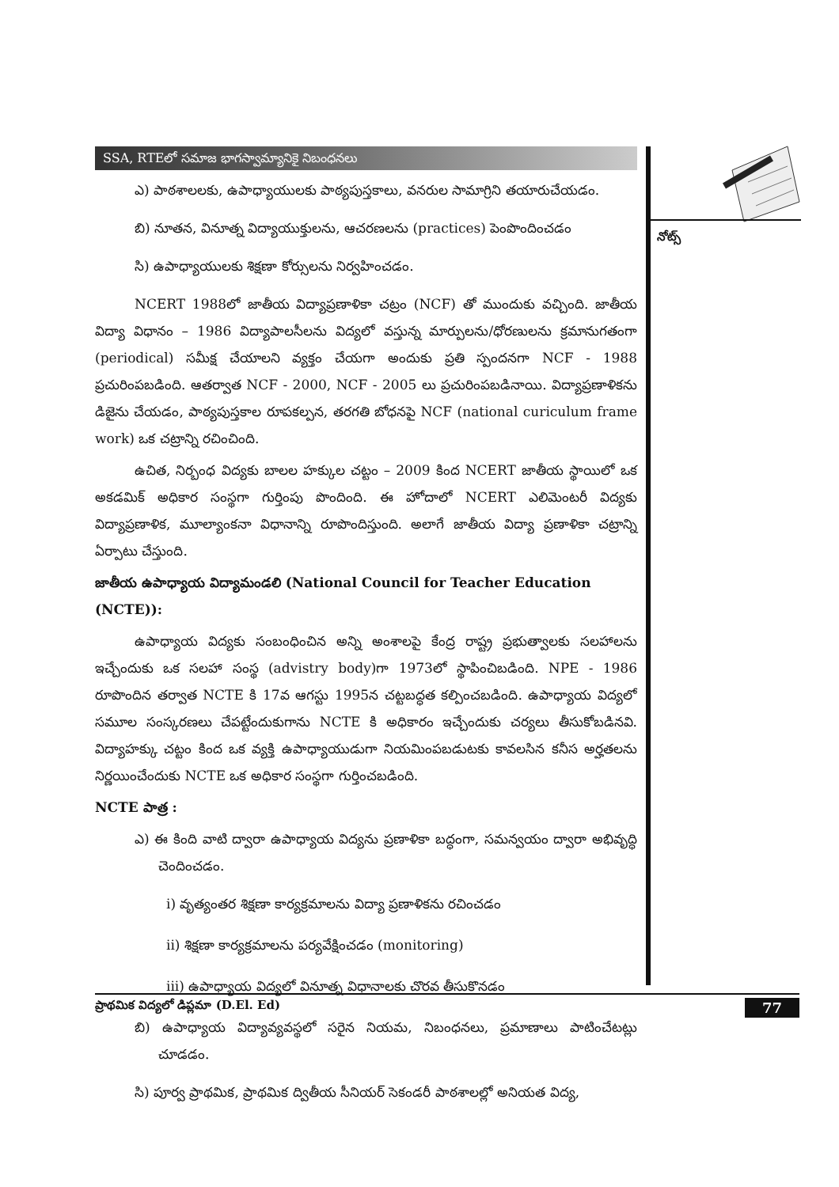నోట్స్
SSA, RTEలో సమాజ భాగస్వామ్యానికై నిబంధనలు
ఎ) పాఠశాలలకు, ఉపాధ్యాయులకు పాఠ్యపుస్తకాలు, వనరుల సామాగ్రిని తయారుచేయడం.
బి) నూతన, వినూత్న విద్యాయుక్తులను, ఆచరణలను (practices) పెంపొందించడం
సి) ఉపాధ్యాయులకు శిక్షణా కోర్సులను నిర్వహించడం.
NCERT 1988లో జాతీయ విద్యాప్రణాళికా చట్రం (NCF) తో ముందుకు వచ్చింది. జాతీయ విద్యా విధానం – 1986 విద్యాపాలసీలను విద్యలో వస్తున్న మార్పులను/ధోరణులను క్రమానుగతంగా (periodical) సమీక్ష చేయాలని వ్యక్తం చేయగా అందుకు ప్రతి స్పందనగా NCF - 1988 ప్రచురింపబడింది. ఆతర్వాత NCF - 2000, NCF - 2005 లు ప్రచురింపబడినాయి. విద్యాప్రణాళికను డిజైను చేయడం, పాఠ్యపుస్తకాల రూపకల్పన, తరగతి బోధనపై NCF (national curiculum frame work) ఒక చట్రాన్ని రచించింది.
ఉచిత, నిర్బంధ విద్యకు బాలల హక్కుల చట్టం – 2009 కింద NCERT జాతీయ స్థాయిలో ఒక అకడమిక్ అధికార సంస్థగా గుర్తింపు పొందింది. ఈ హోదాలో NCERT ఎలిమెంటరీ విద్యకు విద్యాప్రణాళిక, మూల్యాంకనా విధానాన్ని రూపొందిస్తుంది. అలాగే జాతీయ విద్యా ప్రణాళికా చట్రాన్ని ఏర్పాటు చేస్తుంది.
జాతీయ ఉపాధ్యాయ విద్యామండలి (National Council for Teacher Education (NCTE)):
ఉపాధ్యాయ విద్యకు సంబంధించిన అన్ని అంశాలపై కేంద్ర రాష్ట్ర ప్రభుత్వాలకు సలహాలను ఇచ్చేందుకు ఒక సలహా సంస్థ (advistry body)గా 1973లో స్థాపించిబడింది. NPE - 1986 రూపొందిన తర్వాత NCTE కి 17వ ఆగస్టు 1995న చట్టబద్ధత కల్పించబడింది. ఉపాధ్యాయ విద్యలో సమూల సంస్కరణలు చేపట్టేందుకుగాను NCTE కి అధికారం ఇచ్చేందుకు చర్యలు తీసుకోబడినవి. విద్యాహక్కు చట్టం కింద ఒక వ్యక్తి ఉపాధ్యాయుడుగా నియమింపబడుటకు కావలసిన కనీస అర్హతలను నిర్ణయించేందుకు NCTE ఒక అధికార సంస్థగా గుర్తించబడింది.
NCTE పాత్ర :
ఎ) ఈ కింది వాటి ద్వారా ఉపాధ్యాయ విద్యను ప్రణాళికా బద్ధంగా, సమన్వయం ద్వారా అభివృద్ధి చెందించడం.
i) వృత్యంతర శిక్షణా కార్యక్రమాలను విద్యా ప్రణాళికను రచించడం
ii) శిక్షణా కార్యక్రమాలను పర్యవేక్షించడం (monitoring)
iii) ఉపాధ్యాయ విద్యలో వినూత్న విధానాలకు చొరవ తీసుకొనడం
బి) ఉపాధ్యాయ విద్యావ్యవస్థలో సరైన నియమ, నిబంధనలు, ప్రమాణాలు పాటించేటట్లు చూడడం.
సి) పూర్వ ప్రాథమిక, ప్రాథమిక ద్వితీయ సీనియర్ సెకండరీ పాఠశాలల్లో అనియత విద్య,
ప్రాథమిక విద్యలో డిప్లమా (D.El. Ed) 77